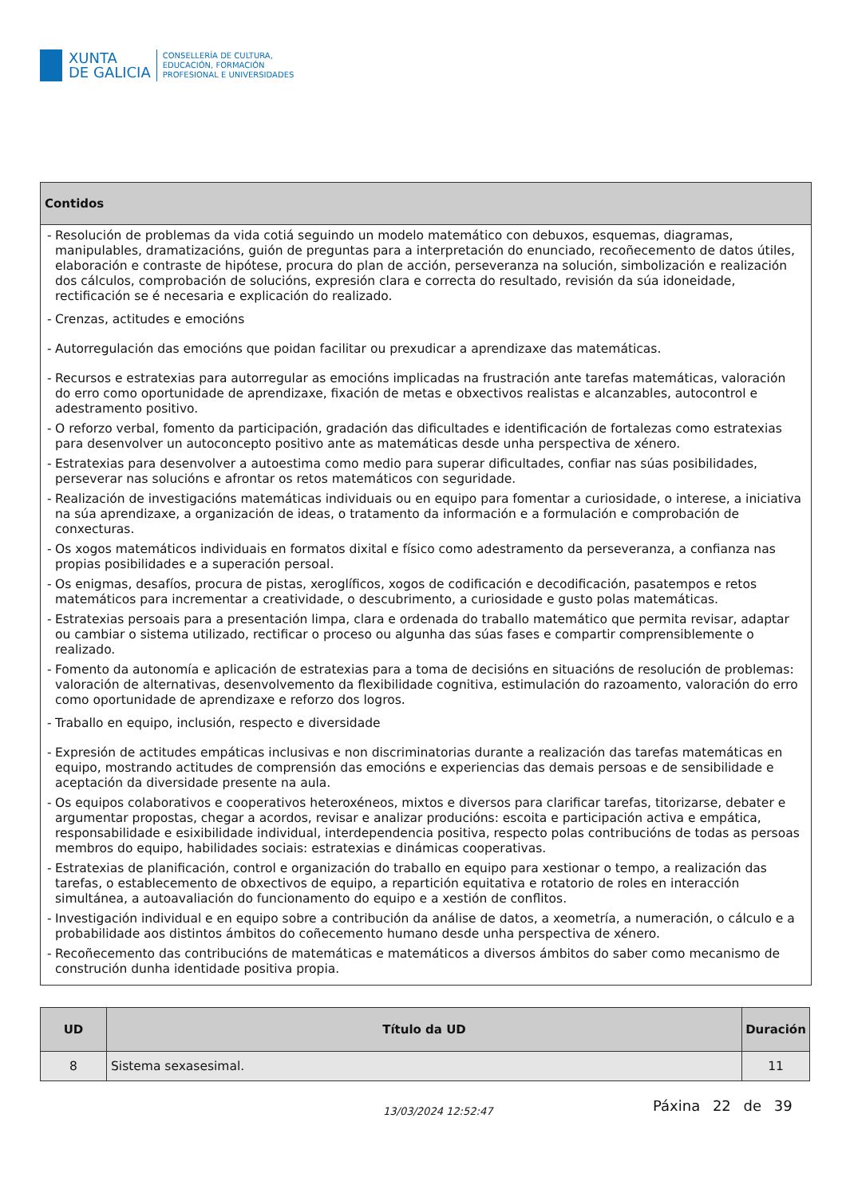XUNTA
DE GALICIA
CONSELLERÍA DE CULTURA,
EDUCACIÓN, FORMACIÓN
PROFESIONAL E UNIVERSIDADES
| Contidos |
| --- |
| - Resolución de problemas da vida cotiá seguindo un modelo matemático con debuxos, esquemas, diagramas, manipulables, dramatizacións, guión de preguntas para a interpretación do enunciado, recoñecemento de datos útiles, elaboración e contraste de hipótese, procura do plan de acción, perseveranza na solución, simbolización e realización dos cálculos, comprobación de solucións, expresión clara e correcta do resultado, revisión da súa idoneidade, rectificación se é necesaria e explicación do realizado. - Crenzas, actitudes e emocións - Autorregulación das emocións que poidan facilitar ou prexudicar a aprendizaxe das matemáticas. - Recursos e estratexias para autorregular as emocións implicadas na frustración ante tarefas matemáticas, valoración do erro como oportunidade de aprendizaxe, fixación de metas e obxectivos realistas e alcanzables, autocontrol e adestramento positivo. - O reforzo verbal, fomento da participación, gradación das dificultades e identificación de fortalezas como estratexias para desenvolver un autoconcepto positivo ante as matemáticas desde unha perspectiva de xénero. - Estratexias para desenvolver a autoestima como medio para superar dificultades, confiar nas súas posibilidades, perseverar nas solucións e afrontar os retos matemáticos con seguridade. - Realización de investigacións matemáticas individuais ou en equipo para fomentar a curiosidade, o interese, a iniciativa na súa aprendizaxe, a organización de ideas, o tratamento da información e a formulación e comprobación de conxecturas. - Os xogos matemáticos individuais en formatos dixital e físico como adestramento da perseveranza, a confianza nas propias posibilidades e a superación persoal. - Os enigmas, desafíos, procura de pistas, xeroglíficos, xogos de codificación e decodificación, pasatempos e retos matemáticos para incrementar a creatividade, o descubrimento, a curiosidade e gusto polas matemáticas. - Estratexias persoais para a presentación limpa, clara e ordenada do traballo matemático que permita revisar, adaptar ou cambiar o sistema utilizado, rectificar o proceso ou algunha das súas fases e compartir comprensiblemente o realizado. - Fomento da autonomía e aplicación de estratexias para a toma de decisións en situacións de resolución de problemas: valoración de alternativas, desenvolvemento da flexibilidade cognitiva, estimulación do razoamento, valoración do erro como oportunidade de aprendizaxe e reforzo dos logros. - Traballo en equipo, inclusión, respecto e diversidade - Expresión de actitudes empáticas inclusivas e non discriminatorias durante a realización das tarefas matemáticas en equipo, mostrando actitudes de comprensión das emocións e experiencias das demais persoas e de sensibilidade e aceptación da diversidade presente na aula. - Os equipos colaborativos e cooperativos heteroxéneos, mixtos e diversos para clarificar tarefas, titorizarse, debater e argumentar propostas, chegar a acordos, revisar e analizar producións: escoita e participación activa e empática, responsabilidade e esixibilidade individual, interdependencia positiva, respecto polas contribucións de todas as persoas membros do equipo, habilidades sociais: estratexias e dinámicas cooperativas. - Estratexias de planificación, control e organización do traballo en equipo para xestionar o tempo, a realización das tarefas, o establecemento de obxectivos de equipo, a repartición equitativa e rotatorio de roles en interacción simultánea, a autoavaliación do funcionamento do equipo e a xestión de conflitos. - Investigación individual e en equipo sobre a contribución da análise de datos, a xeometría, a numeración, o cálculo e a probabilidade aos distintos ámbitos do coñecemento humano desde unha perspectiva de xénero. - Recoñecemento das contribucións de matemáticas e matemáticos a diversos ámbitos do saber como mecanismo de construción dunha identidade positiva propia. |
| UD | Título da UD | Duración |
| --- | --- | --- |
| 8 | Sistema sexasesimal. | 11 |
13/03/2024 12:52:47 Páxina 22 de 39